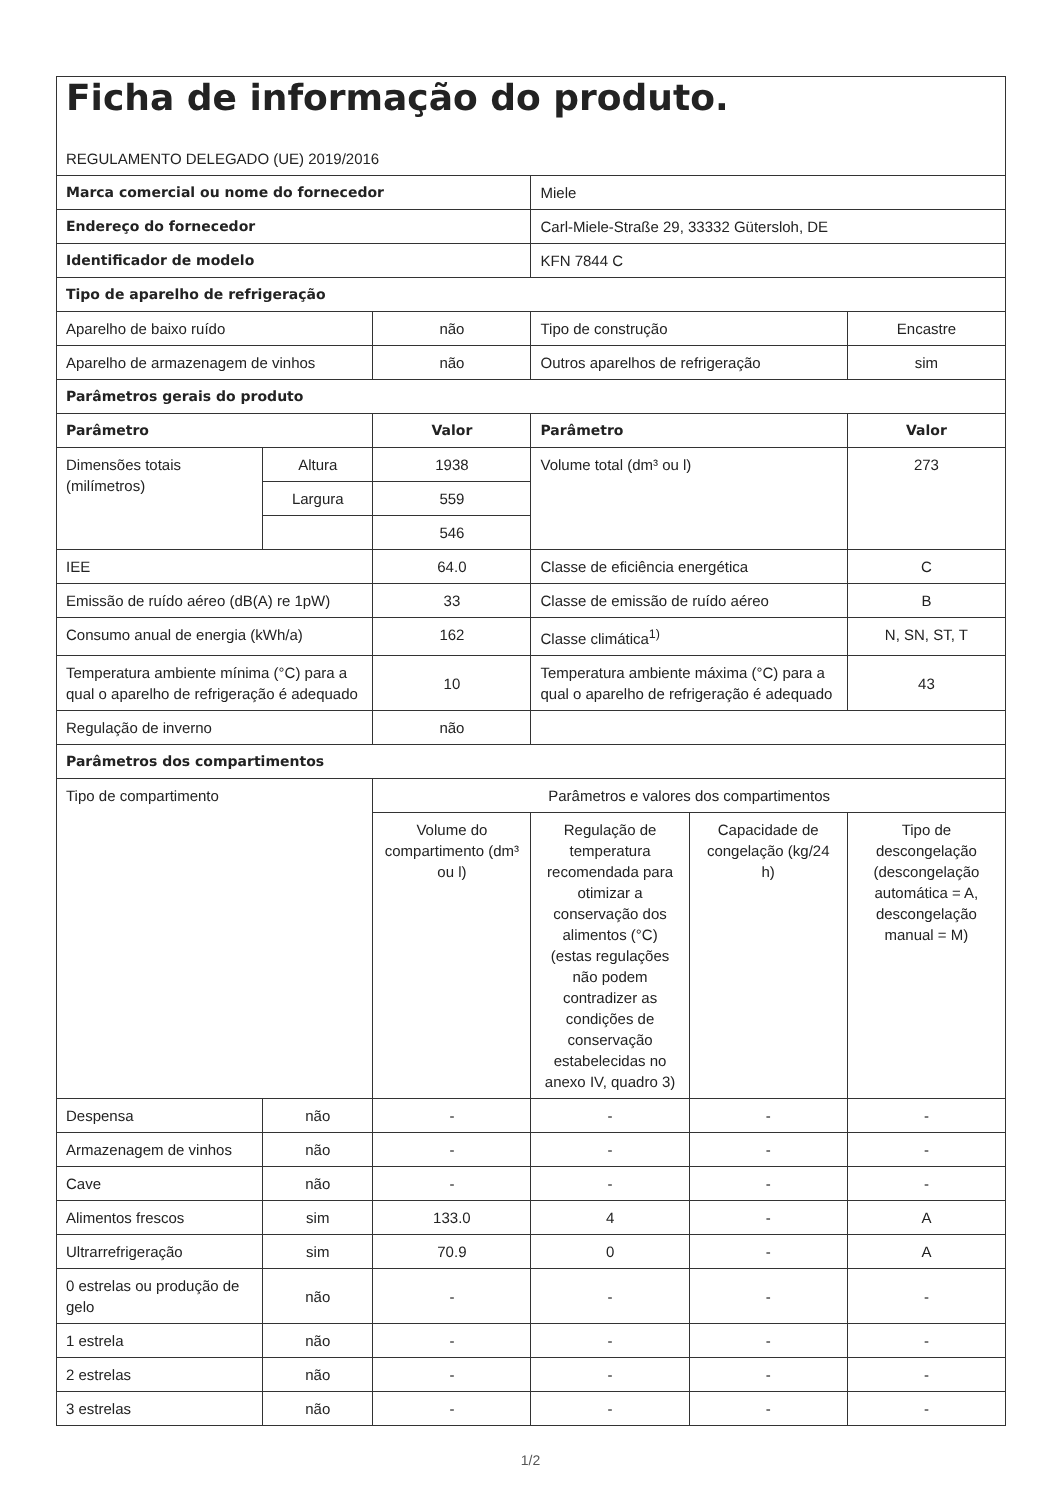| Ficha de informação do produto. REGULAMENTO DELEGADO (UE) 2019/2016 | | | | | |
| Marca comercial ou nome do fornecedor | | | Miele | | |
| Endereço do fornecedor | | | Carl-Miele-Straße 29, 33332 Gütersloh, DE | | |
| Identificador de modelo | | | KFN 7844 C | | |
| Tipo de aparelho de refrigeração | | | | | |
| Aparelho de baixo ruído | | não | Tipo de construção | | Encastre |
| Aparelho de armazenagem de vinhos | | não | Outros aparelhos de refrigeração | | sim |
| Parâmetros gerais do produto | | | | | |
| Parâmetro | | Valor | Parâmetro | | Valor |
| Dimensões totais (milímetros) | Altura | 1938 | Volume total (dm³ ou l) | | 273 |
| | Largura | 559 | | | |
| | | 546 | | | |
| IEE | | 64.0 | Classe de eficiência energética | | C |
| Emissão de ruído aéreo (dB(A) re 1pW) | | 33 | Classe de emissão de ruído aéreo | | B |
| Consumo anual de energia (kWh/a) | | 162 | Classe climática<sup>1)</sup> | | N, SN, ST, T |
| Temperatura ambiente mínima (°C) para a qual o aparelho de refrigeração é adequado | | 10 | Temperatura ambiente máxima (°C) para a qual o aparelho de refrigeração é adequado | | 43 |
| Regulação de inverno | | não | | | |
| Parâmetros dos compartimentos | | | | | |
| Tipo de compartimento | | Parâmetros e valores dos compartimentos | | | |
| | | Volume do compartimento (dm³ ou l) | Regulação de temperatura recomendada para otimizar a conservação dos alimentos (°C) (estas regulações não podem contradizer as condições de conservação estabelecidas no anexo IV, quadro 3) | Capacidade de congelação (kg/24 h) | Tipo de descongelação (descongelação automática = A, descongelação manual = M) |
| Despensa | não | - | - | - | - |
| Armazenagem de vinhos | não | - | - | - | - |
| Cave | não | - | - | - | - |
| Alimentos frescos | sim | 133.0 | 4 | - | A |
| Ultrarrefrigeração | sim | 70.9 | 0 | - | A |
| 0 estrelas ou produção de gelo | não | - | - | - | - |
| 1 estrela | não | - | - | - | - |
| 2 estrelas | não | - | - | - | - |
| 3 estrelas | não | - | - | - | - |
1/2